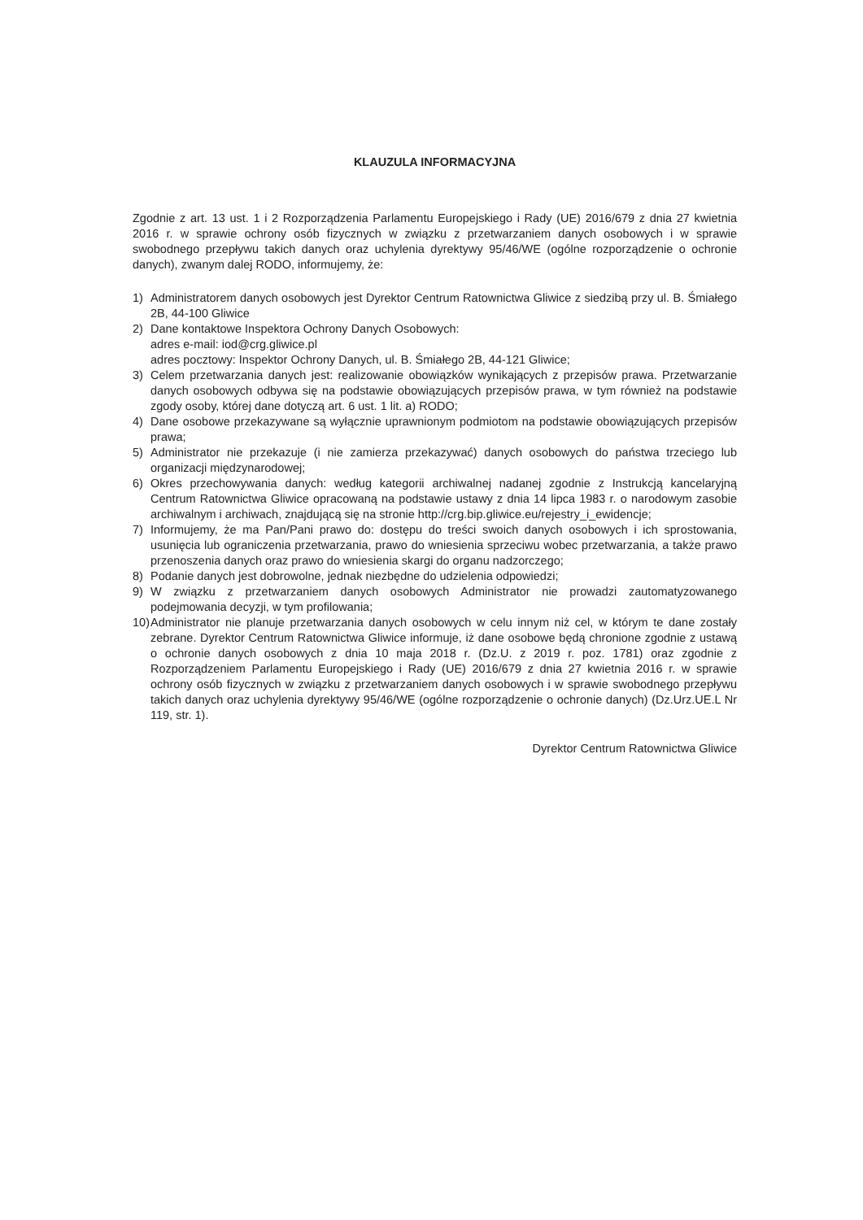KLAUZULA INFORMACYJNA
Zgodnie z art. 13 ust. 1 i 2 Rozporządzenia Parlamentu Europejskiego i Rady (UE) 2016/679 z dnia 27 kwietnia 2016 r. w sprawie ochrony osób fizycznych w związku z przetwarzaniem danych osobowych i w sprawie swobodnego przepływu takich danych oraz uchylenia dyrektywy 95/46/WE (ogólne rozporządzenie o ochronie danych), zwanym dalej RODO, informujemy, że:
1) Administratorem danych osobowych jest Dyrektor Centrum Ratownictwa Gliwice z siedzibą przy ul. B. Śmiałego 2B, 44-100 Gliwice
2) Dane kontaktowe Inspektora Ochrony Danych Osobowych:
adres e-mail: iod@crg.gliwice.pl
adres pocztowy: Inspektor Ochrony Danych, ul. B. Śmiałego 2B, 44-121 Gliwice;
3) Celem przetwarzania danych jest: realizowanie obowiązków wynikających z przepisów prawa. Przetwarzanie danych osobowych odbywa się na podstawie obowiązujących przepisów prawa, w tym również na podstawie zgody osoby, której dane dotyczą art. 6 ust. 1 lit. a) RODO;
4) Dane osobowe przekazywane są wyłącznie uprawnionym podmiotom na podstawie obowiązujących przepisów prawa;
5) Administrator nie przekazuje (i nie zamierza przekazywać) danych osobowych do państwa trzeciego lub organizacji międzynarodowej;
6) Okres przechowywania danych: według kategorii archiwalnej nadanej zgodnie z Instrukcją kancelaryjną Centrum Ratownictwa Gliwice opracowaną na podstawie ustawy z dnia 14 lipca 1983 r. o narodowym zasobie archiwalnym i archiwach, znajdującą się na stronie http://crg.bip.gliwice.eu/rejestry_i_ewidencje;
7) Informujemy, że ma Pan/Pani prawo do: dostępu do treści swoich danych osobowych i ich sprostowania, usunięcia lub ograniczenia przetwarzania, prawo do wniesienia sprzeciwu wobec przetwarzania, a także prawo przenoszenia danych oraz prawo do wniesienia skargi do organu nadzorczego;
8) Podanie danych jest dobrowolne, jednak niezbędne do udzielenia odpowiedzi;
9) W związku z przetwarzaniem danych osobowych Administrator nie prowadzi zautomatyzowanego podejmowania decyzji, w tym profilowania;
10) Administrator nie planuje przetwarzania danych osobowych w celu innym niż cel, w którym te dane zostały zebrane. Dyrektor Centrum Ratownictwa Gliwice informuje, iż dane osobowe będą chronione zgodnie z ustawą o ochronie danych osobowych z dnia 10 maja 2018 r. (Dz.U. z 2019 r. poz. 1781) oraz zgodnie z Rozporządzeniem Parlamentu Europejskiego i Rady (UE) 2016/679 z dnia 27 kwietnia 2016 r. w sprawie ochrony osób fizycznych w związku z przetwarzaniem danych osobowych i w sprawie swobodnego przepływu takich danych oraz uchylenia dyrektywy 95/46/WE (ogólne rozporządzenie o ochronie danych) (Dz.Urz.UE.L Nr 119, str. 1).
Dyrektor Centrum Ratownictwa Gliwice